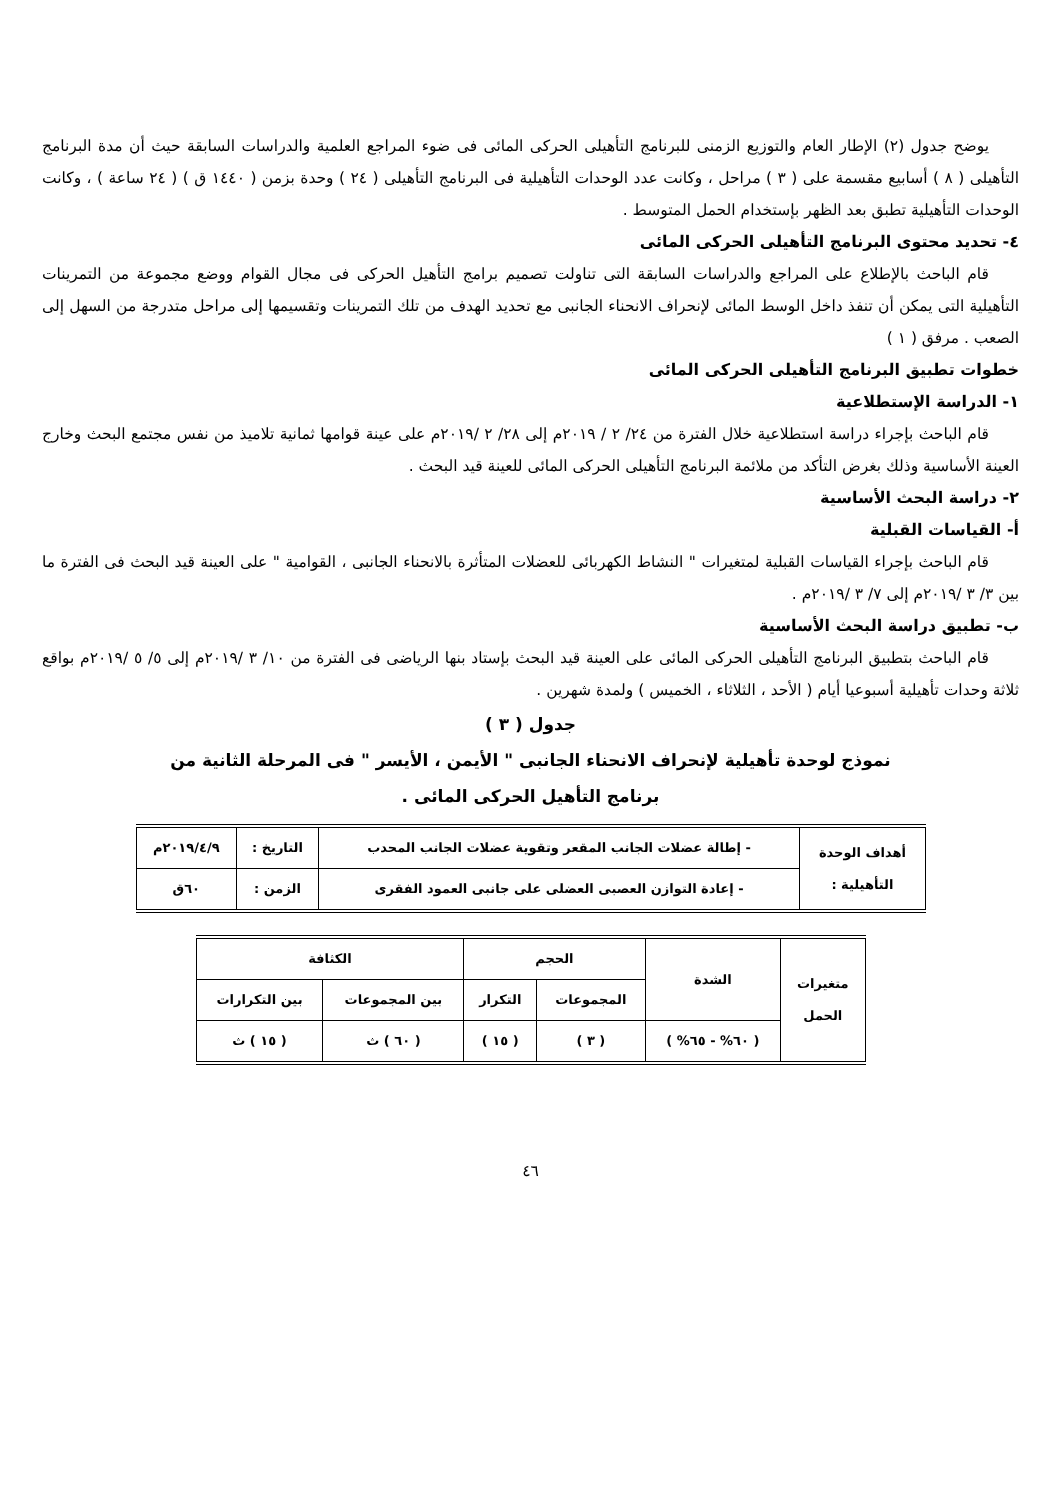يوضح جدول (٢) الإطار العام والتوزيع الزمنى للبرنامج التأهيلى الحركى المائى فى ضوء المراجع العلمية والدراسات السابقة حيث أن مدة البرنامج التأهيلى ( ٨ ) أسابيع مقسمة على ( ٣ ) مراحل ، وكانت عدد الوحدات التأهيلية فى البرنامج التأهيلى ( ٢٤ ) وحدة بزمن ( ١٤٤٠ ق ) ( ٢٤ ساعة ) ، وكانت الوحدات التأهيلية تطبق بعد الظهر بإستخدام الحمل المتوسط .
٤- تحديد محتوى البرنامج التأهيلى الحركى المائى
قام الباحث بالإطلاع على المراجع والدراسات السابقة التى تناولت تصميم برامج التأهيل الحركى فى مجال القوام ووضع مجموعة من التمرينات التأهيلية التى يمكن أن تنفذ داخل الوسط المائى لإنحراف الانحناء الجانبى مع تحديد الهدف من تلك التمرينات وتقسيمها إلى مراحل متدرجة من السهل إلى الصعب . مرفق ( ١ )
خطوات تطبيق البرنامج التأهيلى الحركى المائى
١- الدراسة الإستطلاعية
قام الباحث بإجراء دراسة استطلاعية خلال الفترة من ٢٤/ ٢ / ٢٠١٩م إلى ٢٨/ ٢ /٢٠١٩م على عينة قوامها ثمانية تلاميذ من نفس مجتمع البحث وخارج العينة الأساسية وذلك بغرض التأكد من ملائمة البرنامج التأهيلى الحركى المائى للعينة قيد البحث .
٢- دراسة البحث الأساسية
أ- القياسات القبلية
قام الباحث بإجراء القياسات القبلية لمتغيرات " النشاط الكهربائى للعضلات المتأثرة بالانحناء الجانبى ، القوامية " على العينة قيد البحث فى الفترة ما بين ٣/ ٣ /٢٠١٩م إلى ٧/ ٣ /٢٠١٩م .
ب- تطبيق دراسة البحث الأساسية
قام الباحث بتطبيق البرنامج التأهيلى الحركى المائى على العينة قيد البحث بإستاد بنها الرياضى فى الفترة من ١٠/ ٣ /٢٠١٩م إلى ٥/ ٥ /٢٠١٩م بواقع ثلاثة وحدات تأهيلية أسبوعيا أيام ( الأحد ، الثلاثاء ، الخميس ) ولمدة شهرين .
جدول ( ٣ )
نموذج لوحدة تأهيلية لإنحراف الانحناء الجانبى " الأيمن ، الأيسر " فى المرحلة الثانية من
برنامج التأهيل الحركى المائى .
| أهداف الوحدة التأهيلية : | - إطالة عضلات الجانب المقعر وتقوية عضلات الجانب المحدب | التاريخ : | ٢٠١٩/٤/٩م |
| | - إعادة التوازن العصبى العضلى على جانبى العمود الفقرى | الزمن : | ٦٠ق |
| متغيرات الحمل | الشدة | الحجم | | الكثافة | |
| --- | --- | --- | --- | --- | --- |
| | | المجموعات | التكرار | بين المجموعات | بين التكرارات |
| | ( ٦٠% - ٦٥% ) | ( ٣ ) | ( ١٥ ) | ( ٦٠ ) ث | ( ١٥ ) ث |
٤٦